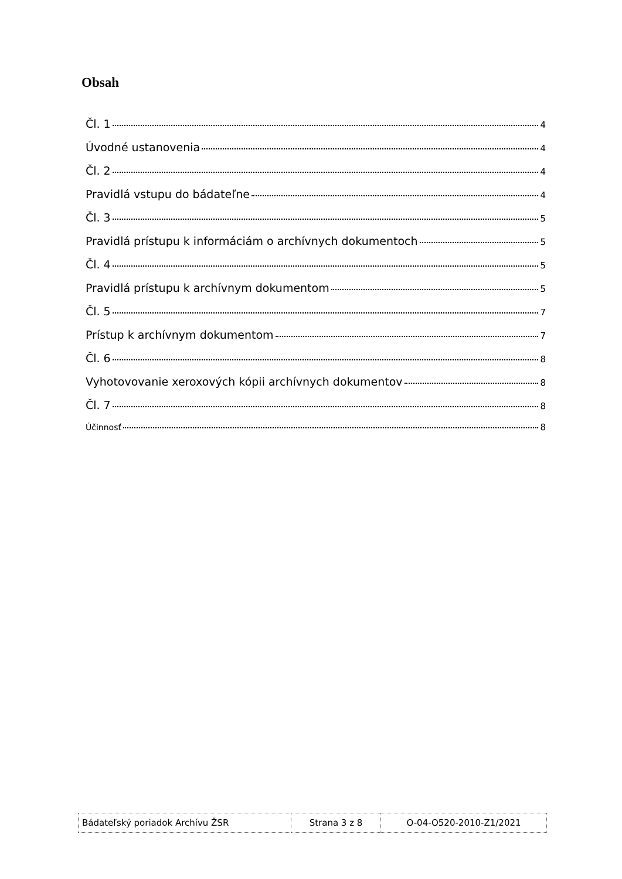Obsah
Čl. 1 4
Úvodné ustanovenia 4
Čl. 2 4
Pravidlá vstupu do bádateľne 4
Čl. 3 5
Pravidlá prístupu k informáciám o archívnych dokumentoch 5
Čl. 4 5
Pravidlá prístupu k archívnym dokumentom 5
Čl. 5 7
Prístup k archívnym dokumentom 7
Čl. 6 8
Vyhotovovanie xeroxových kópii archívnych dokumentov 8
Čl. 7 8
Účinnosť 8
| Bádateľský poriadok Archívu ŽSR | Strana 3 z 8 | O-04-O520-2010-Z1/2021 |